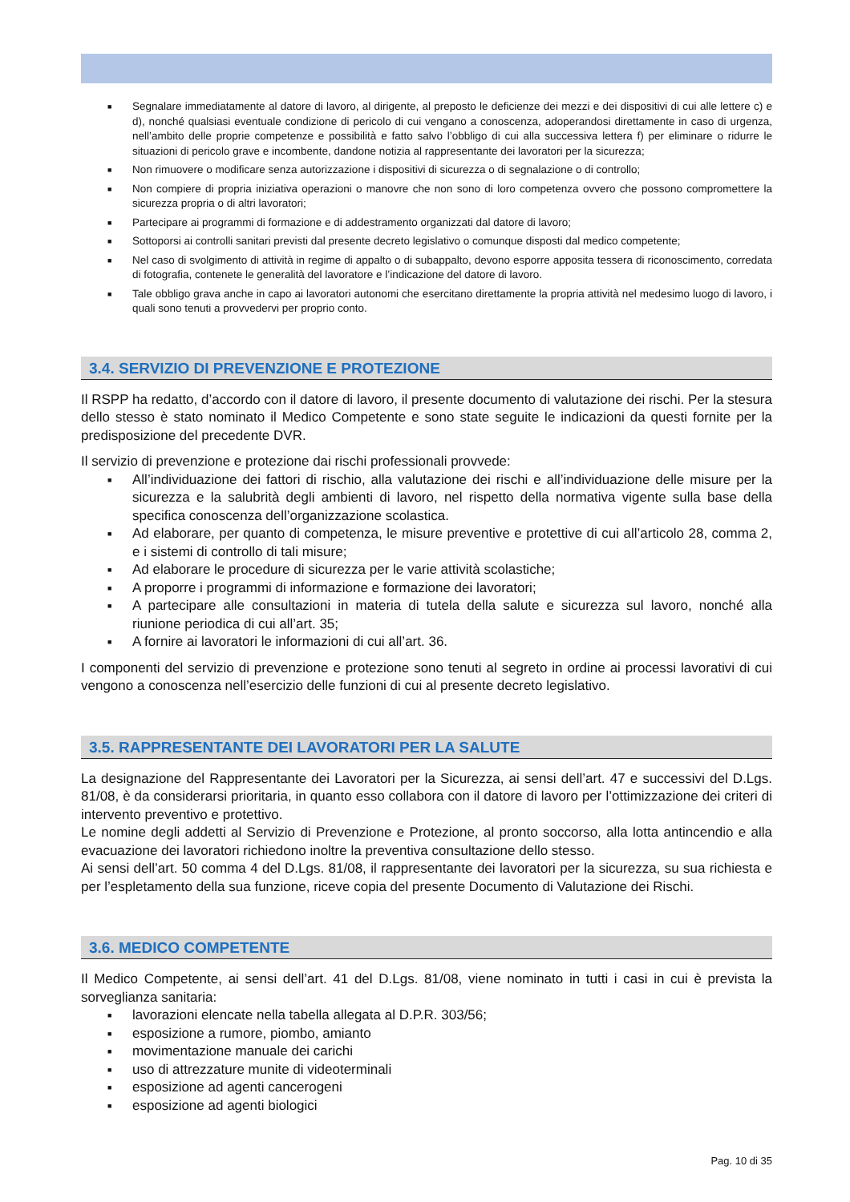■ Segnalare immediatamente al datore di lavoro, al dirigente, al preposto le deficienze dei mezzi e dei dispositivi di cui alle lettere c) e d), nonché qualsiasi eventuale condizione di pericolo di cui vengano a conoscenza, adoperandosi direttamente in caso di urgenza, nell’ambito delle proprie competenze e possibilità e fatto salvo l’obbligo di cui alla successiva lettera f) per eliminare o ridurre le situazioni di pericolo grave e incombente, dandone notizia al rappresentante dei lavoratori per la sicurezza;
■ Non rimuovere o modificare senza autorizzazione i dispositivi di sicurezza o di segnalazione o di controllo;
■ Non compiere di propria iniziativa operazioni o manovre che non sono di loro competenza ovvero che possono compromettere la sicurezza propria o di altri lavoratori;
■ Partecipare ai programmi di formazione e di addestramento organizzati dal datore di lavoro;
■ Sottoporsi ai controlli sanitari previsti dal presente decreto legislativo o comunque disposti dal medico competente;
■ Nel caso di svolgimento di attività in regime di appalto o di subappalto, devono esporre apposita tessera di riconoscimento, corredata di fotografia, contenete le generalità del lavoratore e l’indicazione del datore di lavoro.
■ Tale obbligo grava anche in capo ai lavoratori autonomi che esercitano direttamente la propria attività nel medesimo luogo di lavoro, i quali sono tenuti a provvedervi per proprio conto.
3.4. SERVIZIO DI PREVENZIONE E PROTEZIONE
Il RSPP ha redatto, d’accordo con il datore di lavoro, il presente documento di valutazione dei rischi. Per la stesura dello stesso è stato nominato il Medico Competente e sono state seguite le indicazioni da questi fornite per la predisposizione del precedente DVR.
Il servizio di prevenzione e protezione dai rischi professionali provvede:
■ All’individuazione dei fattori di rischio, alla valutazione dei rischi e all’individuazione delle misure per la sicurezza e la salubrità degli ambienti di lavoro, nel rispetto della normativa vigente sulla base della specifica conoscenza dell’organizzazione scolastica.
■ Ad elaborare, per quanto di competenza, le misure preventive e protettive di cui all’articolo 28, comma 2, e i sistemi di controllo di tali misure;
■ Ad elaborare le procedure di sicurezza per le varie attività scolastiche;
■ A proporre i programmi di informazione e formazione dei lavoratori;
■ A partecipare alle consultazioni in materia di tutela della salute e sicurezza sul lavoro, nonché alla riunione periodica di cui all’art. 35;
■ A fornire ai lavoratori le informazioni di cui all’art. 36.
I componenti del servizio di prevenzione e protezione sono tenuti al segreto in ordine ai processi lavorativi di cui vengono a conoscenza nell’esercizio delle funzioni di cui al presente decreto legislativo.
3.5. RAPPRESENTANTE DEI LAVORATORI PER LA SALUTE
La designazione del Rappresentante dei Lavoratori per la Sicurezza, ai sensi dell’art. 47 e successivi del D.Lgs. 81/08, è da considerarsi prioritaria, in quanto esso collabora con il datore di lavoro per l’ottimizzazione dei criteri di intervento preventivo e protettivo.
Le nomine degli addetti al Servizio di Prevenzione e Protezione, al pronto soccorso, alla lotta antincendio e alla evacuazione dei lavoratori richiedono inoltre la preventiva consultazione dello stesso.
Ai sensi dell’art. 50 comma 4 del D.Lgs. 81/08, il rappresentante dei lavoratori per la sicurezza, su sua richiesta e per l’espletamento della sua funzione, riceve copia del presente Documento di Valutazione dei Rischi.
3.6. MEDICO COMPETENTE
Il Medico Competente, ai sensi dell’art. 41 del D.Lgs. 81/08, viene nominato in tutti i casi in cui è prevista la sorveglianza sanitaria:
■ lavorazioni elencate nella tabella allegata al D.P.R. 303/56;
■ esposizione a rumore, piombo, amianto
■ movimentazione manuale dei carichi
■ uso di attrezzature munite di videoterminali
■ esposizione ad agenti cancerogeni
■ esposizione ad agenti biologici
Pag. 10 di 35